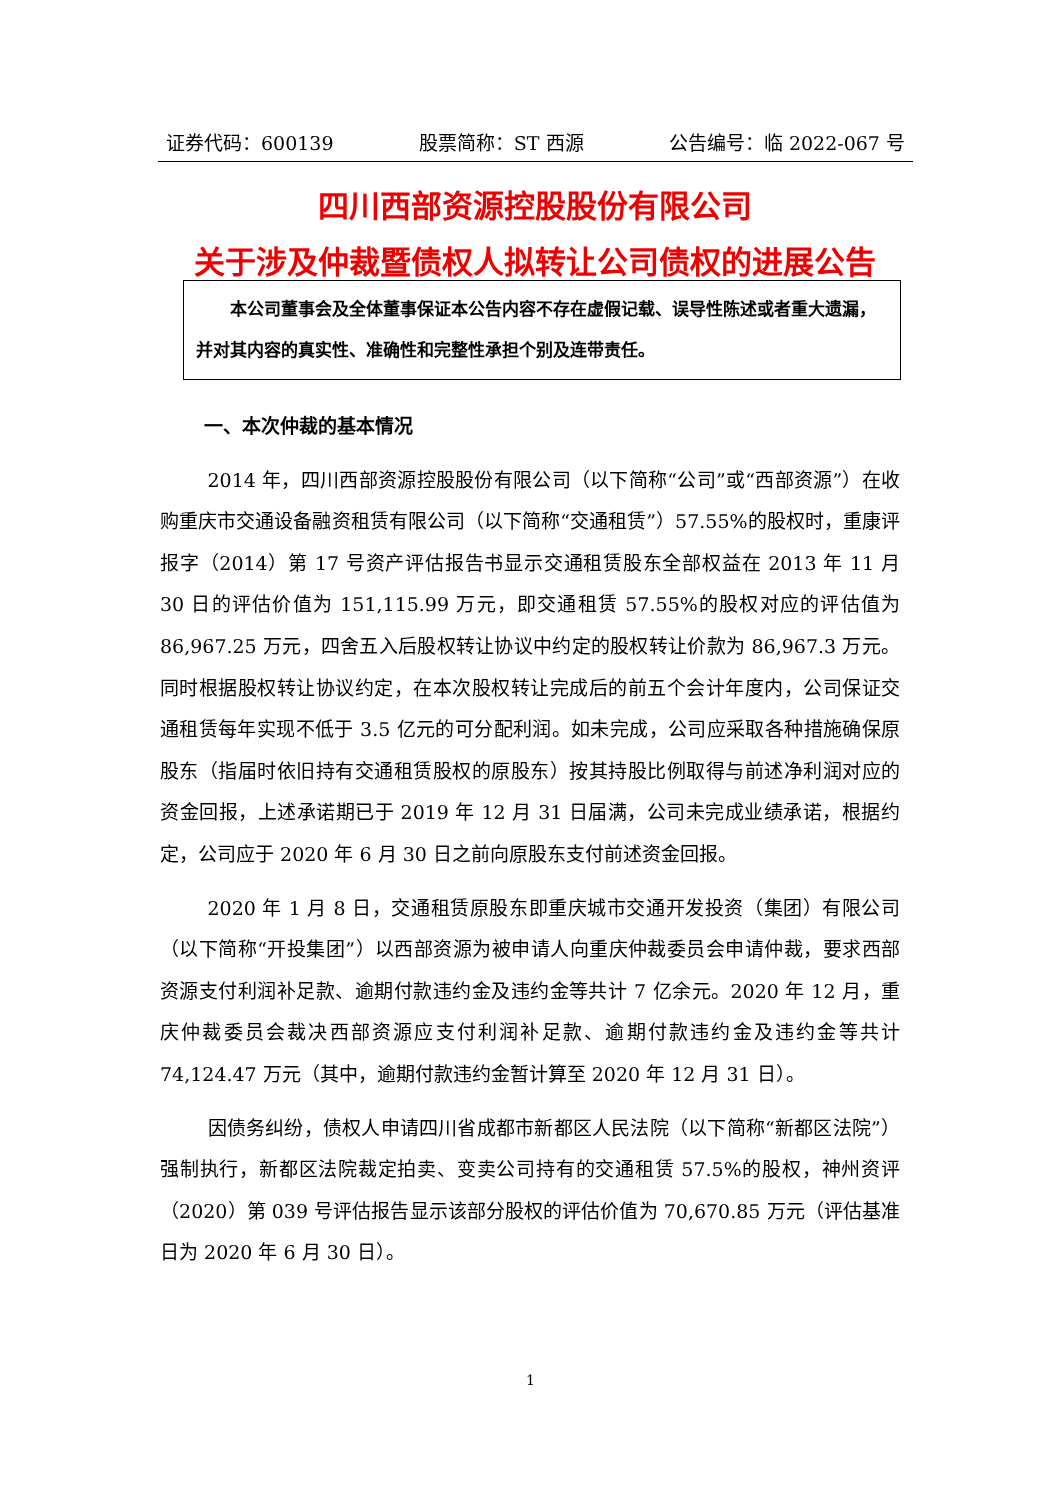证券代码：600139 股票简称：ST 西源 公告编号：临 2022-067 号
四川西部资源控股股份有限公司
关于涉及仲裁暨债权人拟转让公司债权的进展公告
本公司董事会及全体董事保证本公告内容不存在虚假记载、误导性陈述或者重大遗漏，并对其内容的真实性、准确性和完整性承担个别及连带责任。
一、本次仲裁的基本情况
2014 年，四川西部资源控股股份有限公司（以下简称“公司”或“西部资源”）在收购重庆市交通设备融资租赁有限公司（以下简称“交通租赁”）57.55%的股权时，重康评报字（2014）第 17 号资产评估报告书显示交通租赁股东全部权益在 2013 年 11 月 30 日的评估价值为 151,115.99 万元，即交通租赁 57.55%的股权对应的评估值为 86,967.25 万元，四舍五入后股权转让协议中约定的股权转让价款为 86,967.3 万元。同时根据股权转让协议约定，在本次股权转让完成后的前五个会计年度内，公司保证交通租赁每年实现不低于 3.5 亿元的可分配利润。如未完成，公司应采取各种措施确保原股东（指届时依旧持有交通租赁股权的原股东）按其持股比例取得与前述净利润对应的资金回报，上述承诺期已于 2019 年 12 月 31 日届满，公司未完成业绩承诺，根据约定，公司应于 2020 年 6 月 30 日之前向原股东支付前述资金回报。
2020 年 1 月 8 日，交通租赁原股东即重庆城市交通开发投资（集团）有限公司（以下简称“开投集团”）以西部资源为被申请人向重庆仲裁委员会申请仲裁，要求西部资源支付利润补足款、逾期付款违约金及违约金等共计 7 亿余元。2020 年 12 月，重庆仲裁委员会裁决西部资源应支付利润补足款、逾期付款违约金及违约金等共计 74,124.47 万元（其中，逾期付款违约金暂计算至 2020 年 12 月 31 日）。
因债务纠纷，债权人申请四川省成都市新都区人民法院（以下简称“新都区法院”）强制执行，新都区法院裁定拍卖、变卖公司持有的交通租赁 57.5%的股权，神州资评（2020）第 039 号评估报告显示该部分股权的评估价值为 70,670.85 万元（评估基准日为 2020 年 6 月 30 日）。
1